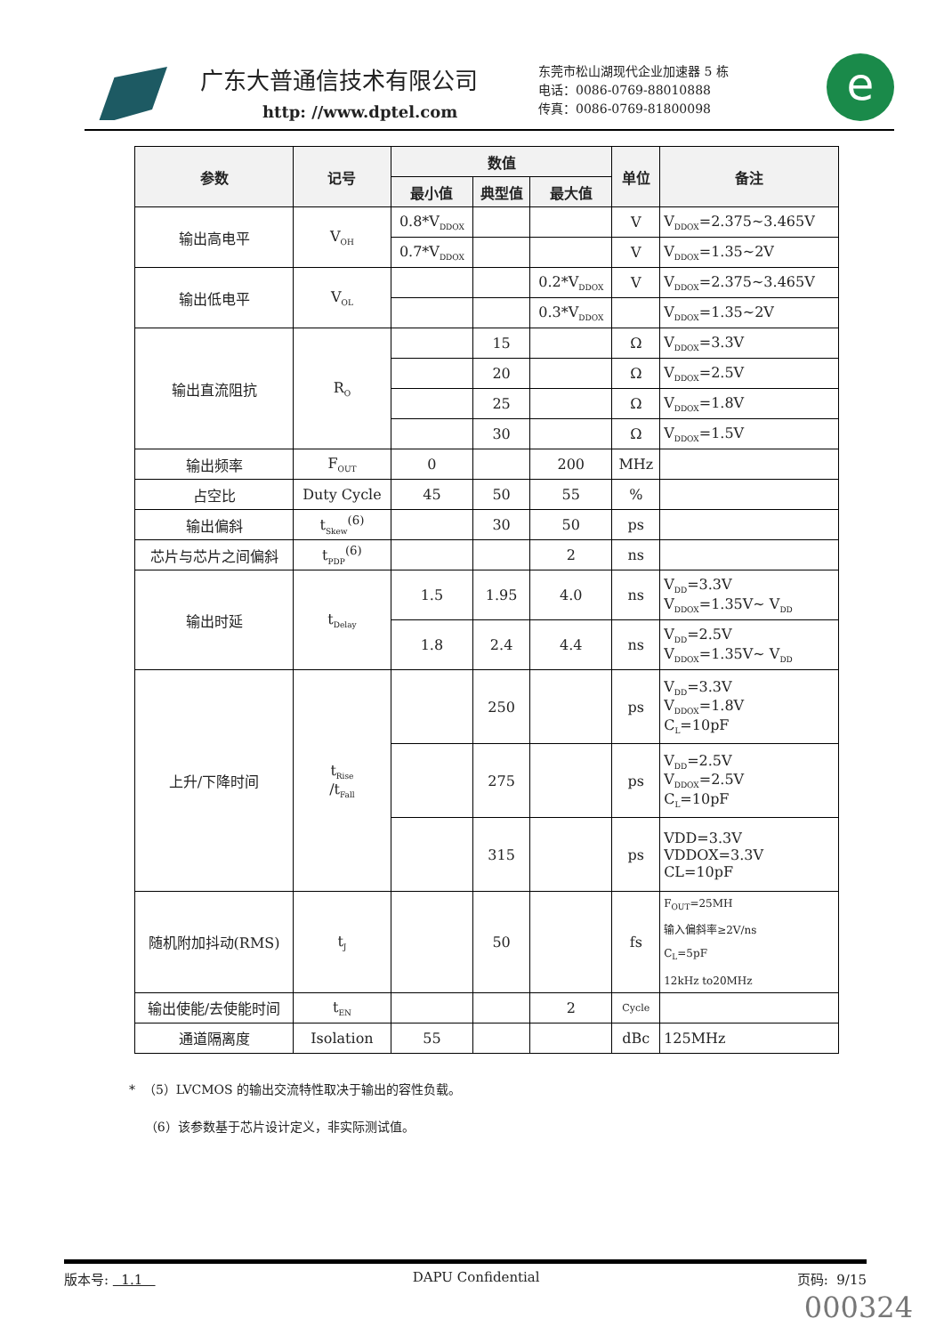广东大普通信技术有限公司
http: //www.dptel.com
东莞市松山湖现代企业加速器 5 栋
电话：0086-0769-88010888
传真：0086-0769-81800098
e
| 参数 | 记号 | 数值 | | | 单位 | 备注 |
| --- | --- | --- | --- | --- | --- | --- |
| | | 最小值 | 典型值 | 最大值 | | |
| 输出高电平 | V<sub>OH</sub> | 0.8*V<sub>DDOX</sub> | | | V | V<sub>DDOX</sub>=2.375~3.465V |
| | | 0.7*V<sub>DDOX</sub> | | | V | V<sub>DDOX</sub>=1.35~2V |
| 输出低电平 | V<sub>OL</sub> | | | 0.2*V<sub>DDOX</sub> | V | V<sub>DDOX</sub>=2.375~3.465V |
| | | | | 0.3*V<sub>DDOX</sub> | | V<sub>DDOX</sub>=1.35~2V |
| 输出直流阻抗 | R<sub>O</sub> | | 15 | | Ω | V<sub>DDOX</sub>=3.3V |
| | | | 20 | | Ω | V<sub>DDOX</sub>=2.5V |
| | | | 25 | | Ω | V<sub>DDOX</sub>=1.8V |
| | | | 30 | | Ω | V<sub>DDOX</sub>=1.5V |
| 输出频率 | F<sub>OUT</sub> | 0 | | 200 | MHz | |
| 占空比 | Duty Cycle | 45 | 50 | 55 | % | |
| 输出偏斜 | t<sub>Skew</sub><sup>(6)</sup> | | 30 | 50 | ps | |
| 芯片与芯片之间偏斜 | t<sub>PDP</sub><sup>(6)</sup> | | | 2 | ns | |
| 输出时延 | t<sub>Delay</sub> | 1.5 | 1.95 | 4.0 | ns | V<sub>DD</sub>=3.3V V<sub>DDOX</sub>=1.35V~ V<sub>DD</sub> |
| | | 1.8 | 2.4 | 4.4 | ns | V<sub>DD</sub>=2.5V V<sub>DDOX</sub>=1.35V~ V<sub>DD</sub> |
| 上升/下降时间 | t<sub>Rise</sub> /t<sub>Fall</sub> | | 250 | | ps | V<sub>DD</sub>=3.3V V<sub>DDOX</sub>=1.8V C<sub>L</sub>=10pF |
| | | | 275 | | ps | V<sub>DD</sub>=2.5V V<sub>DDOX</sub>=2.5V C<sub>L</sub>=10pF |
| | | | 315 | | ps | VDD=3.3V VDDOX=3.3V CL=10pF |
| 随机附加抖动(RMS) | t<sub>J</sub> | | 50 | | fs | F<sub>OUT</sub>=25MH 输入偏斜率≥2V/ns C<sub>L</sub>=5pF 12kHz to20MHz |
| 输出使能/去使能时间 | t<sub>EN</sub> | | | 2 | Cycle | |
| 通道隔离度 | Isolation | 55 | | | dBc | 125MHz |
* （5）LVCMOS 的输出交流特性取决于输出的容性负载。
（6）该参数基于芯片设计定义，非实际测试值。
版本号: 1.1 DAPU Confidential 页码: 9/15
000324